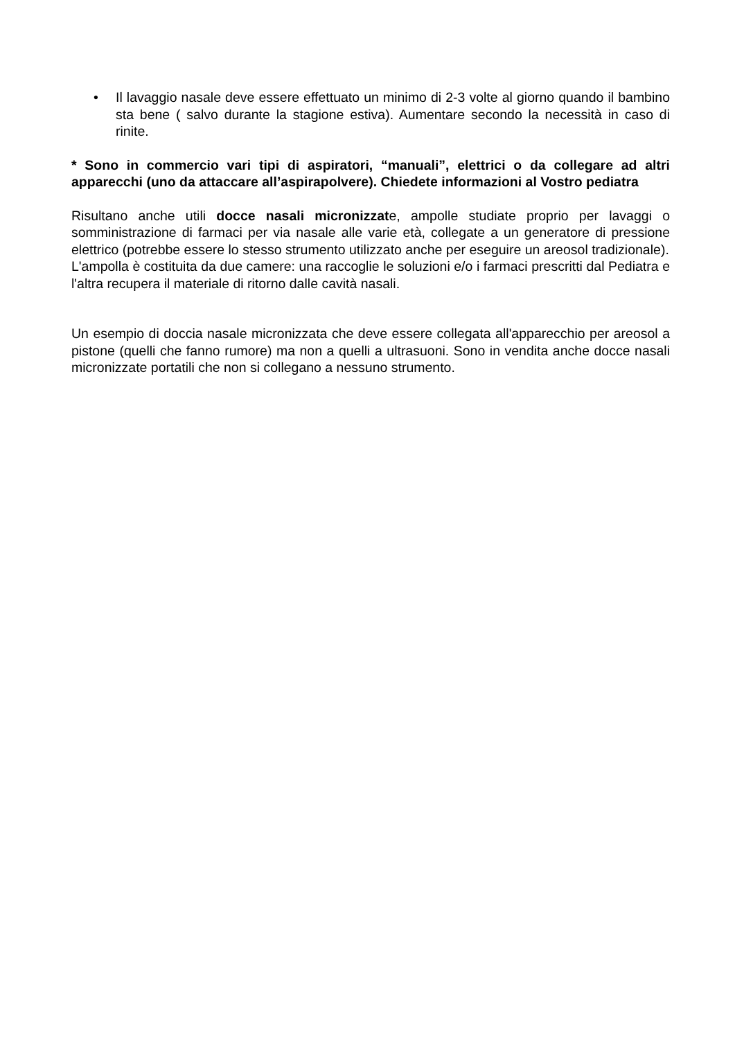• Il lavaggio nasale deve essere effettuato un minimo di 2-3 volte al giorno quando il bambino sta bene ( salvo durante la stagione estiva). Aumentare secondo la necessità in caso di rinite.
* Sono in commercio vari tipi di aspiratori, “manuali”, elettrici o da collegare ad altri apparecchi (uno da attaccare all’aspirapolvere). Chiedete informazioni al Vostro pediatra
Risultano anche utili docce nasali micronizzate, ampolle studiate proprio per lavaggi o somministrazione di farmaci per via nasale alle varie età, collegate a un generatore di pressione elettrico (potrebbe essere lo stesso strumento utilizzato anche per eseguire un areosol tradizionale).
L'ampolla è costituita da due camere: una raccoglie le soluzioni e/o i farmaci prescritti dal Pediatra e l'altra recupera il materiale di ritorno dalle cavità nasali.
Un esempio di doccia nasale micronizzata che deve essere collegata all'apparecchio per areosol a pistone (quelli che fanno rumore) ma non a quelli a ultrasuoni. Sono in vendita anche docce nasali micronizzate portatili che non si collegano a nessuno strumento.